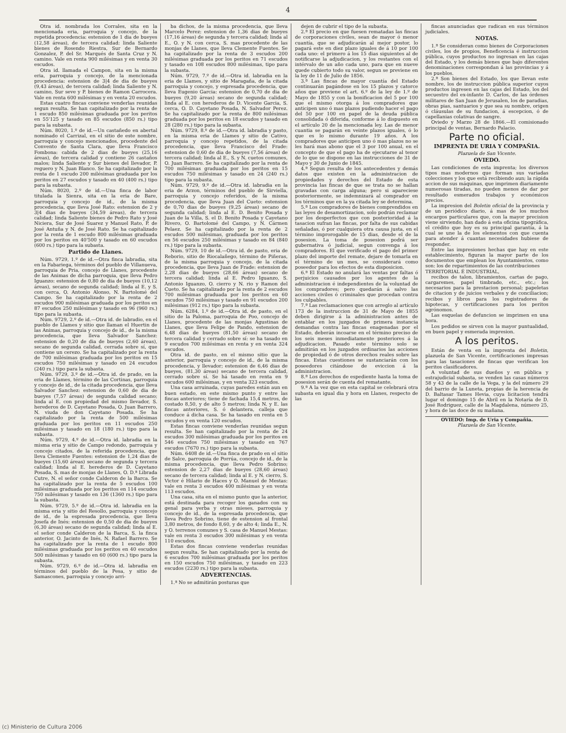4
Otra id. nombrada los Corrales, sita en la mencionada eria, parroquia y concejo, de la repetida procedencia: estension de 1 dia de bueyes (12,58 áreas), de tercera calidad: linda Saliente bienes de Rosendo Riestra, Sur de Bernardo Gonzalez, P. del Sr. Marqués de Santa Cruz y N. camino. Vale en renta 900 milésimas y en venta 30 escudos.
Otra id. llamada el Campon, sita en la misma eria, parroquia y concejo, de la mencionada procedencia: estension de 3|4 de dia de bueyes (9,43 áreas), de tercera calidad; linda Saliente y N. camino, Sur seve y P. bienes de Ramon Carrocera. Vale en renta 600 milésimas y en venta 20 escudos.
Estas cuatro fincas conviene venderlas reunidas segun resulta. Se han capitalizado por la renta de 1 escudo 850 milésimas graduada por los peritos en 55'125 y tasado en 85 escudos (850 rs.) tipo para la subasta.
Núm. 8020, 1.º de id.—Un castañedo en abertal nominado el Carrizal, en el sitio de este nombre, parroquia y concejo mencionados, procedente del Convento de Santa Clara, que lleva Francisco Fombona: cabida de 2 dias de bueyes (25,16 áreas), de tercera calidad y contiene 26 castaños malos; linda Saliente y Sur bienes del llevador, P. reguero y N. Juan Blanco. Se ha capitalizado por la renta de 1 escudo 200 milésimas graduada por los peritos en 27 escudos y tasado en 40 (400 rs.) tipo para la subasta.
Núm. 8020, 2.º de id.—Una finca de labor titulada la Sienra, sita en la eria de Bare, parroquia y concejo de id., de la misma procedencia, que lleva José Rato: estension de 2 y 3|4 dias de bueyes (34,59 áreas), de tercera calidad; linda Saliente bienes de Pedro Rato y José Niciera, Sur de José Suarez y Manuel Rato, P. de José Antuña y N. de José Rato. Se ha capitalizado por la renta de 1 escudo 800 milésimas graduada por los peritos en 40'500 y tasado en 60 escudos (600 rs.) tipo para la subasta.
Partido de Llanes.
Núm. 9729, 1.º de id.—Otra finca labradia, sita en la Fabariega, términos del pueblo de Villanueva, parroquia de Pria, concejo de Llanes, procedente de las Animas de dicha parroquia, que lleva Pedro Iguanzo: estension de 0,80 de dia de bueyes (10,12 áreas), secano de segunda calidad; linda al E. y S. con cerca, O. Antonio Alonso, N. Bartolomé del Campo. Se ha capitalizado por la renta de 2 escudos 900 milésimas graduada por los peritos en 87 escudos 250 milésimas y tasado en 96 (960 rs.) tipo para la subasta.
Núm. 9729, 2.º de id.—Otra id. de labradio, en el pueblo de Llames y sitio que llaman el Huertin de las Animas, parroquia y concejo de id., de la misma procedencia, que lleva Salvador Sanchez: estension de 0,20 de dia de bueyes (2,60 áreas), secano de segunda calidad, cerrada sobre sí, que contiene un cerezo. Se ha capitalizado por la renta de 700 milésimas graduada por los peritos en 15 escudos 750 milésimas y tasado en 24 escudos (240 rs.) tipo para la subasta.
Núm. 9729, 3.º de id.—Otra id. de prado, en la eria de Llames, término de las Cortinas, parroquia y concejo de id., de la citada procedencia, que lleva Salvador Sanchez: estension de 0,60 de dia de bueyes (7,57 áreas) de segunda calidad secano; linda al E. con propiedad del mismo llevador, S. herederos de D. Cayetano Posada, O. Juan Barrero, N. viuda de don Cayetano Posada. Se ha capitalizado por la renta de 500 milésimas graduada por los peritos en 11 escudos 250 milésimas y tasado en 18 (180 rs.) tipo para la subasta.
Núm. 9729, 4.º de id.—Otra id. labradia en la misma eria y sitio de Campo redondo, parroquia y concejo citados, de la referida procedencia, que lleva Clemente Fuentes: estension de 1,24 dias de bueyes (15,60 áreas) secano de segunda y tercera calidad; linda al E. herederos de D. Cayetano Posada, S. mas de monjas de Llanes, O. D.ª Librada Cutre, N. el señor conde Calderon de la Barca. Se ha capitalizado por la renta de 5 escudos 100 milésimas graduada por los peritos en 114 escudos 750 milésimas y tasado en 136 (1360 rs.) tipo para la subasta.
Núm. 9729, 5.º de id.—Otra id. labradia en la misma eria y sitio del Resollo, parroquia y concejo de id., de la espresada procedencia, que lleva Josefa de Inés: estension de 0,50 de dia de bueyes (6,30 áreas) secano de segunda calidad; linda al E. el señor conde Calderon de la Barca, S. la finca anterior, O. Jacinto de Inés, N. Rafael Barrero. Se ha capitalizado por la renta de 1 escudo 800 milésimas graduada por los peritos en 40 escudos 500 milésimas y tasado en 60 (600 rs.) tipo para la subasta.
Núm. 9729, 6.º de id.—Otra id. labradia en términos del pueblo de la Pesa, y sitio de Samascones, parroquia y concejo arri-
ba dichos, de la misma procedencia, que lleva Marcelo Perez: estension de 1,36 dias de bueyes (17,16 áreas) de segunda y tercera calidad; linda al E., O. y N. con cerca, S. mas procedente de las monjas de Llanes, que lleva Clemente Fuentes. Se ha capitalizado por la renta de 3 escudos 200 milésimas graduada por los peritos en 71 escudos y tasado en 108 escudos 800 milésimas, tipo para la subasta.
Núm. 9729, 7.º de id.—Otra id. labradia en la eria de Llames, y sitio de Maragaña, de la citada parroquia y concejo, y espresada procedencia, que lleva Eugenio Garcia: estension de 0,70 de dia de bueyes (9,20 áreas) secano de segunda calidad; linda al E. con herederos de D. Vicente Garcia, S. cerca, O. D. Cayetano Posada, N. Salvador Perez. Se ha capitalizado por la renta de 800 milésimas graduada por los peritos en 18 escudos y tasado en 28 (280 rs.) tipo para la subasta.
Núm. 9729, 8.º de id.—Otra id. labradia y pasto, en la misma eria de Llames y sitio de Cativo, parroquia y concejo repetidos, de la citada procedencia, que lleva Francisco del Frade: estension de 0,60 de dia de bueyes (7,56 áreas) de tercera calidad; linda al E., S. y N. cuetos comunes, O. Juan Barrero. Se ha capitalizado por la renta de 700 milésimas graduada por los peritos en 15 escudos 750 milésimas y tasado en 24 (240 rs.) tipo para la subasta.
Núm. 9729, 9.º de id.—Otra id. labradia en la eria de Arzon, términos del pueblo de Sirviella, parroquia y concejo referidos, de la misma procedencia, que lleva Juan del Cueto: estension de 0,70 dias de bueyes (9,25 áreas) secano de segunda calidad; linda al E. D. Benito Posada y Juan de la Villa, S. el D. Benito Posada y Cayetano Rivero, O. Bartolomé del Campo, y N. Cármen Pelaez. Se ha capitalizado por la renta de 2 escudos 500 milésimas, graduada por los peritos en 56 escudos 250 milésimas y tasado en 84 (840 rs.) tipo para la subasta.
Núm. 9729, 10 de id.—Otra id. de pasto, eria de Reborio, sitio de Riocalañego, término de Piñeras, de la misma parroquia y concejo, de la citada procedencia, que lleva Juan de Frade: estension de 2,28 dias de bueyes (28,66 áreas) secano de tercera calidad; linda al E. Pedro Iguanzo, S. Antonio Iguanzo, O. cierro y N. rio y Ramon del Cueto. Se ha capitalizado por la renta de 2 escudos 700 milésimas graduada por los peritos en 60 escudos 750 milésimas y tasado en 91 escudos 200 milésimas (912 rs.) tipo para la subasta.
Núm. 6284, 1.º de id.—Otra id. de pasto, en el sitio de la Paloma, parroquia de Poo, concejo de Llanes, procedente de las monjas Agustinas de Llanes, que lleva Felipe de Pando, estension de 6,48 dias de bueyes (81,50 áreas) secano de tercera calidad y cerrado sobre sí: se ha tasado en 9 escudos 700 milésimas en renta y en venta 324 escudos.
Otra id. de pasto, en el mismo sitio que la anterior, parroquia y concejo de id., de la misma procedencia, y llevador; estension de 6,46 dias de bueyes, (81,30 áreas) secano de tercera calidad, cerrado sobre sí. Se há tasado en renta en 9 escudos 600 milésimas, y en venta 323 escudos.
Una casa arruinada, cuyas paredes están aun en buen estado, en este mismo punto y entre las fincas anteriores; tiene de fachada 15,4 metros, de costado 8,50, y de alto 5 metros; linda N. y E. las fincas anteriores, S. ó delantera, calleja que conduce á dicha casa. Se ha tasado en renta en 5 escudos y en venta 120 escudos.
Estas fincas conviene venderlas reunidas segun resulta. Se han capitalizado por la renta de 24 escudos 300 milésimas graduada por los peritos en 546 escudos 750 milésimas y tasado en 767 escudos (7670 rs.) tipo para la subasta.
Núm. 6408 de id.—Una finca de prado en el sitio de Salce, parroquia de Porrúa, concejo de id., de la misma procedencia, que lleva Pedro Sobrino; estension de 2,27 dias de bueyes (28,60 áreas) secano de tercera calidad; linda al E. y N. cierro, S. Victor é Hilario de Haces y O. Manuel de Mestas: vale en renta 3 escudos 400 milésimas y en venta 113 escudos.
Una casa, sita en el mismo punto que la anterior, está destinada para recoger los ganados con su genal para yerba y otras mieses, parroquia y concejo de id., de la espresada procedencia, que lleva Pedro Sobrino, tiene de estension al frontal 3,80 metros, de fondo 8,60, y de alto 4; linda E., N. y O. terrenos comunes y S. casa de Manuel Mestas: vale en renta 3 escudos 300 milésimas y en venta 110 escudos.
Estas dos fincas conviene venderlas reunidas segun resulta. Se han capitalizado por la renta de 6 escudos 700 milésimas graduada por los peritos en 150 escudos 750 milésimas, y tasado en 223 escudos (2230 rs.) tipo para la subasta.
ADVERTENCIAS.
1.ª No se admitirán posturas que
dejen de cubrir el tipo de la subasta.
2.ª El precio en que fuesen rematadas las fincas de corporaciones civiles, sean de mayor ó menor cuantía, que se adjudicarán al mejor postor, lo pagará este en diez plazo iguales de á 10 por 100 cada uno: el primero á los 15 dias siguientes al de notificarse la adjudicacion, y los restantes con el intérvalo de un año cada uno, para que en nueve quede cubierto todo su valor, segun se previene en la ley de 11 de Julio de 1856.
3.ª Las fincas de mayor cuantía del Estado continuarán pagándose en los 15 plazos y catorce años que previene el art. 6.º de la ley de 1.º de Mayo de 1855 y con la bonificacion del 5 por 100 que el mismo otorga á los compradores que anticipen uno ó mas plazos pudiendo hacer el pago del 50 por 100 en papel de la deuda pública consolidada ó diferida, conforme á lo dispuesto en el artículo 20 de la mencionada ley. Las de menor cuantia se pagarán en veinte plazos iguales, ó lo que es lo mismo durante 19 años. A los compradores que anticipen uno ó mas plazos no se les hará mas abono que el 3 por 100 anual, en el concepto de que el pago ha de ejecutarse al tenor de lo que se dispone en las instrucciones de 31 de Mayo y 30 de Junio de 1845.
4.ª Segun resulta de los antecedentes y demás datos que existen en la administracion de propiedades y derechos del Estado de esta provincia las fincas de que se trata no se hallan gravadas con carga alguna; pero si apareciese posteriormente, se indemnizará al comprador en los términos que en la ya citada ley se determina.
5.ª Los compradores de bienes comprendidos en las leyes de desamortizacion, solo podrán reclamar por los desperfectos que con posterioridad á la tasacion sufran las fincas, por falta de sus cabidas señaladas, ó por cualquiera otra causa justa, en el término improrogable de 15 dias, desde el de la posesion. La toma de posesion podrá ser gubernativa ó judicial, segun convenga á los compradores. El que verificado el pago del primer plazo del importe del remate, dejare de tomarla en el término de un mes, se considerará como poseedor para los efectos de esta disposicion.
6.ª El Estado no anulará las ventas por faltas ó perjuicios causados por los agentes de la administracion é independientes de la voluntad de los compradores; pero quedarán á salvo las acciones civiles ó criminales que procedan contra los culpables.
7.ª Las reclamaciones que con arreglo al artículo 173 de la instruccion de 31 de Mayo de 1855 deben dirigirse á la administracion antes de entablar en los juzgados de primera instancia demandas contra las fincas enagenadas por el Estado, deberán incoarse en el término preciso de los seis meses inmediatamente posteriores á la adjudicacion. Pasado este término solo se admitirán en los juzgados ordinarios las acciones de propiedad ó de otros derechos reales sobre las fincas. Estas cuestiones se sustanciarán con los poseedores citándose de eviccion á la administracion.
8.ª Los derechos de espediente hasta la toma de posesion serán de cuenta del rematante.
9.ª A la vez que en esta capital se celebrará otra subasta en igual dia y hora en Llanes, respecto de las
fincas anunciadas que radican en sus términos judiciales.
NOTAS.
1.ª Se consideran como bienes de Corporaciones civiles, los de propios, Beneficencia é instruccion pública, cuyos productos no ingresan en las cajas del Estado, y los demás bienes que bajo diferentes denominaciones correspondan á las provincias y á los pueblos.
2.ª Son bienes del Estado, los que llevan este nombre, los de instruccion pública superior cuyos productos ingresen en las cajas del Estado, los del secuestro del ex-infante D. Carlos, de las órdenes militares de San Juan de Jerusalen, los de paradias, obras pias, santuarios y que sea su nombre, origen ó cláusulas de su fundacion, á escepcion, ó de capellanias colativas de sangre.
Oviedo y Marzo 28 de 1866.—El comisionado principal de ventas, Bernardo Palacio.
Parte no oficial.
IMPRENTA DE URIA Y COMPAÑIA.
Plazuela de San Vicente.
OVIEDO.
Las condiciones de esta imprenta; los diversos tipos mas modernos que forman sus variadas colecciones y los que está recibiendo aun; la rápida accion de sus máquinas, que imprimen diariamente numerosas tiradas, no pueden menos de dar por resultado esmerados trabajos y económicos precios.
La impresion del Boletin oficial de la provincia y de un periódico diario, á mas de los muchos encargos particulares que, con la mayor precision viene sirviendo, han dado á esta oficina tipográfica, el crédito que hoy es su principal garantía, á la cual se une la de los elementos con que cuenta para atender á cuantas necesidades hubiese de responder.
Entre las impresiones hechas que hay en este establecimiento, figuran la mayor parte de los documentos que emplean los Ayuntamientos, como son: los de repartimientos de las contribuciones
TERRITORIAL É INDUSTRIAL,
recibos de talon, libramientos, cartas de pago, cargaremes, papel timbrado, etc., etc.; los necesarios para la prestacion personal; papeletas de citacion y de juicios verbales y de conciliacion; recibos y libros para los registradores de hipotecas, y certificaciones para los peritos agrónomos.
Las esquelas de defuncion se imprimen en una hora.
Los pedidos se sirven con la mayor puntualidad, en buen papel y esmerada impresion.
A los peritos.
Están de venta en la imprenta del Boletin, plazuela de San Vicente, certificaciones impresas para las tasaciones de fincas que verifican los peritos clasificadores.
A voluntad de sus dueños y en pública y estrajudicial subasta, se venden las casas números 58 y 43 de la calle de la Vega, y la del número 29 del barrio de la Luneta, propias de la herencia de D. Baltasar Tames Hevia, cuya licitacion tendrá lugar el domingo 15 de Abril en la Notaría de D. José Rodriguez, calle de la Magdalena, número 25, y hora de las doce de su mañana.
OVIEDO: Imp. de Uria y Compañia.
Plazuela de San Vicente.
(c) Ministerio de Cultura 2006